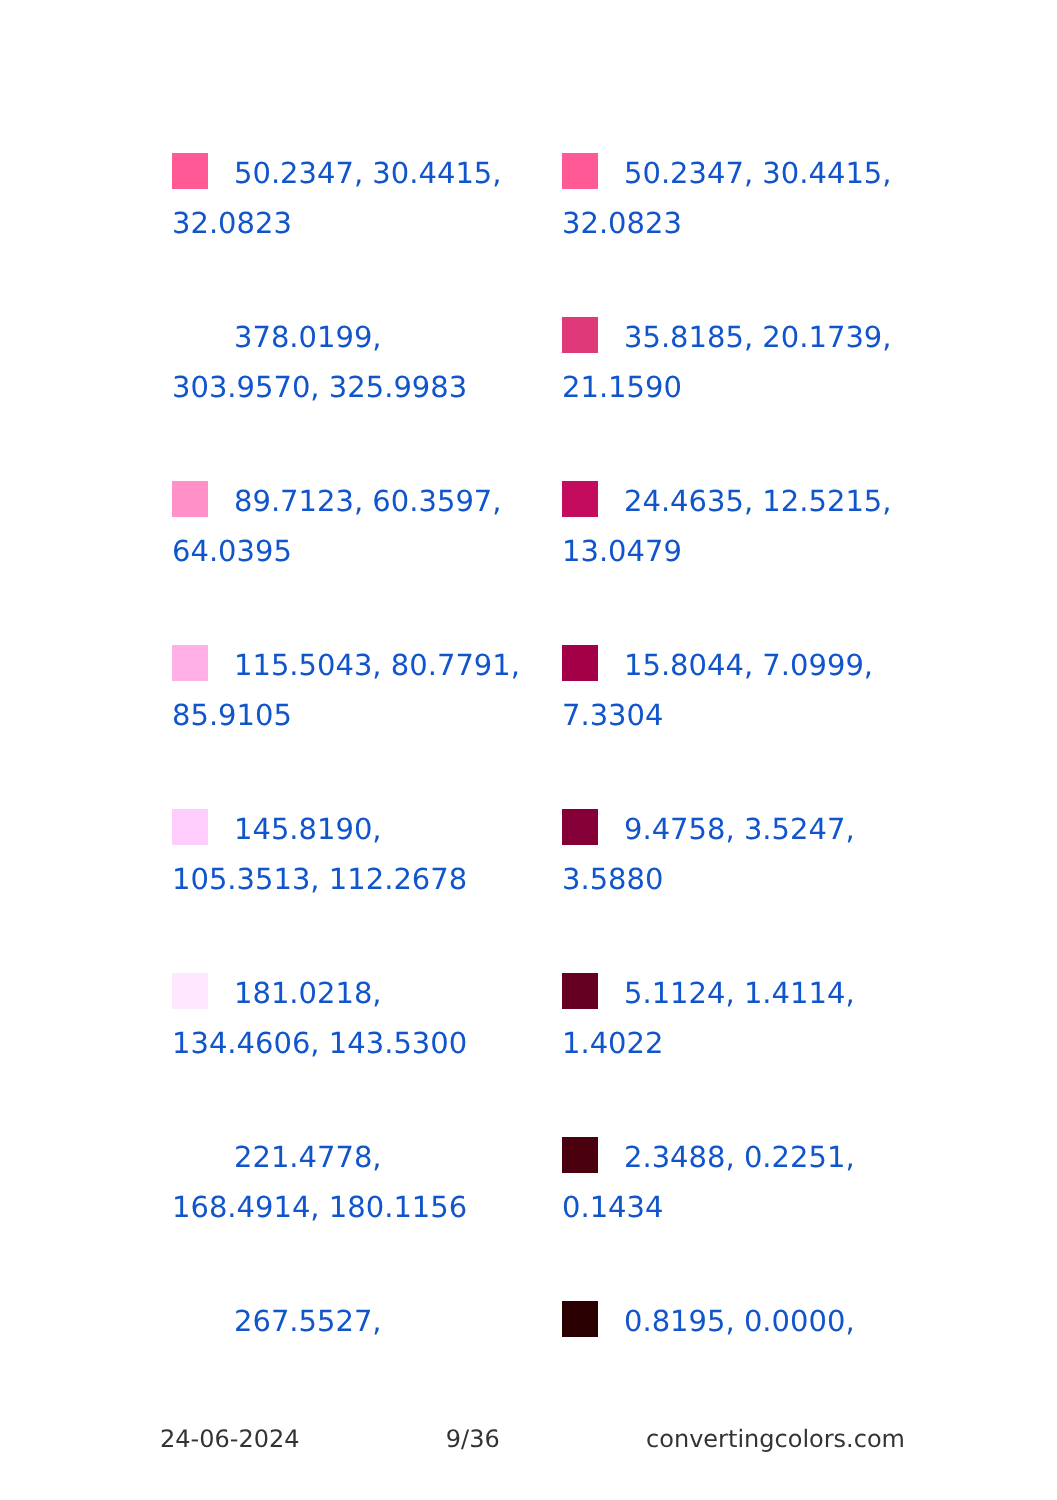50.2347, 30.4415,
32.0823
50.2347, 30.4415,
32.0823
378.0199,
303.9570, 325.9983
35.8185, 20.1739,
21.1590
89.7123, 60.3597,
64.0395
24.4635, 12.5215,
13.0479
115.5043, 80.7791,
85.9105
15.8044, 7.0999,
7.3304
145.8190,
105.3513, 112.2678
9.4758, 3.5247,
3.5880
181.0218,
134.4606, 143.5300
5.1124, 1.4114,
1.4022
221.4778,
168.4914, 180.1156
2.3488, 0.2251,
0.1434
267.5527,
0.8195, 0.0000,
24-06-2024 9/36 convertingcolors.com